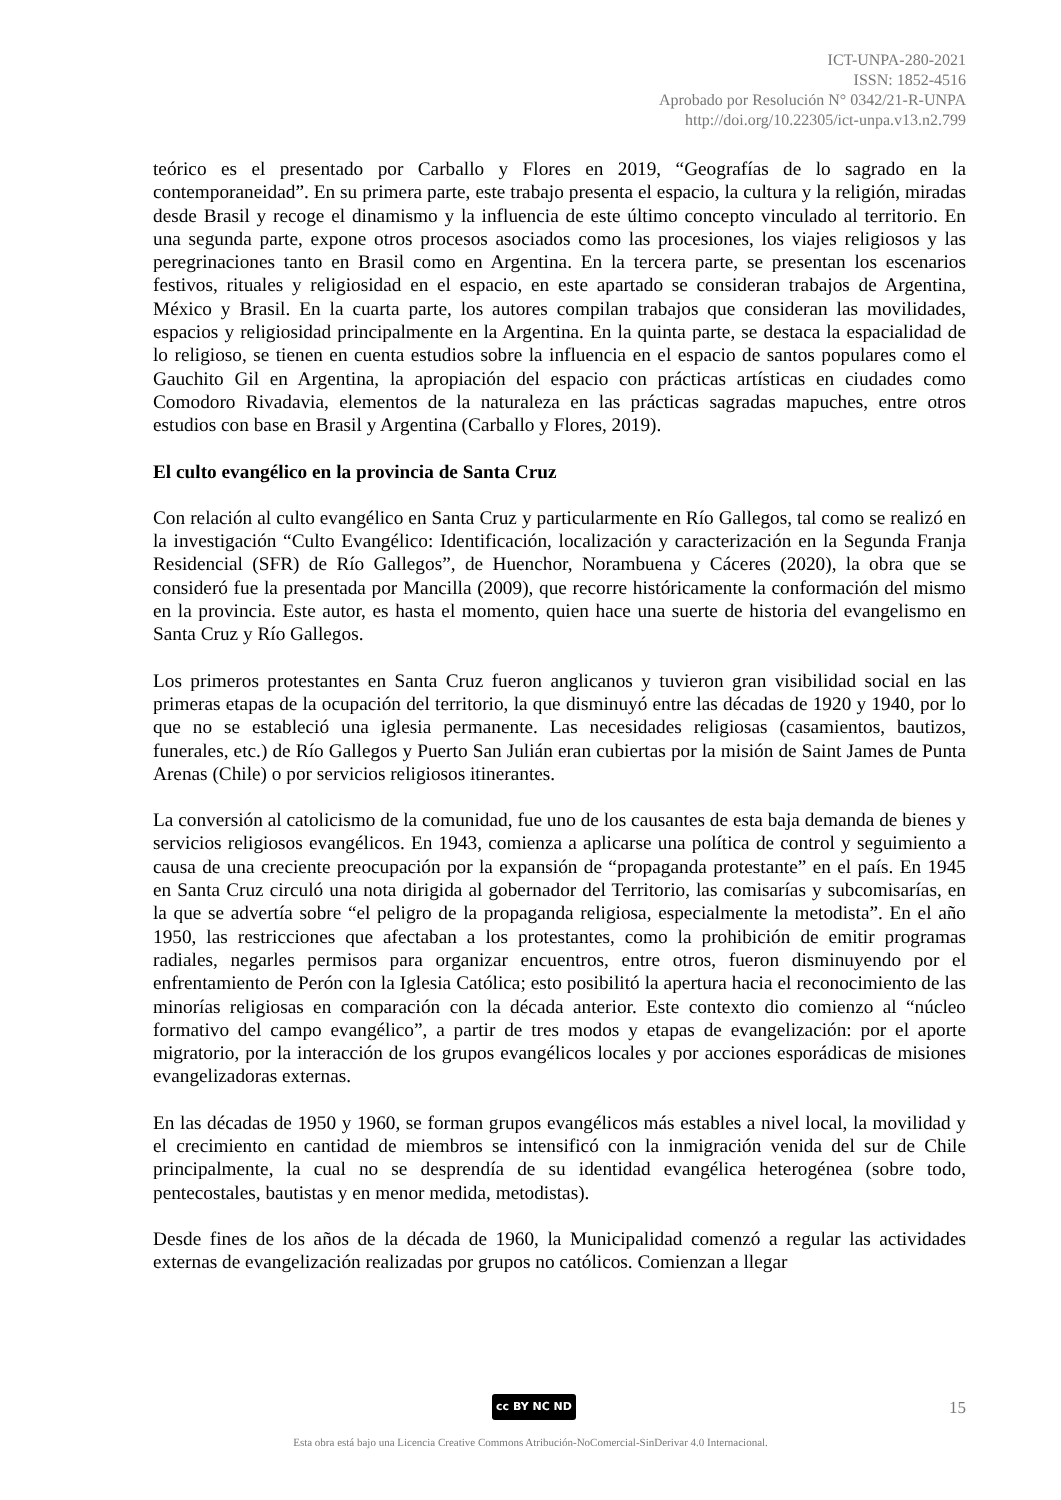ICT-UNPA-280-2021
ISSN: 1852-4516
Aprobado por Resolución N° 0342/21-R-UNPA
http://doi.org/10.22305/ict-unpa.v13.n2.799
teórico es el presentado por Carballo y Flores en 2019, “Geografías de lo sagrado en la contemporaneidad”. En su primera parte, este trabajo presenta el espacio, la cultura y la religión, miradas desde Brasil y recoge el dinamismo y la influencia de este último concepto vinculado al territorio. En una segunda parte, expone otros procesos asociados como las procesiones, los viajes religiosos y las peregrinaciones tanto en Brasil como en Argentina. En la tercera parte, se presentan los escenarios festivos, rituales y religiosidad en el espacio, en este apartado se consideran trabajos de Argentina, México y Brasil. En la cuarta parte, los autores compilan trabajos que consideran las movilidades, espacios y religiosidad principalmente en la Argentina. En la quinta parte, se destaca la espacialidad de lo religioso, se tienen en cuenta estudios sobre la influencia en el espacio de santos populares como el Gauchito Gil en Argentina, la apropiación del espacio con prácticas artísticas en ciudades como Comodoro Rivadavia, elementos de la naturaleza en las prácticas sagradas mapuches, entre otros estudios con base en Brasil y Argentina (Carballo y Flores, 2019).
El culto evangélico en la provincia de Santa Cruz
Con relación al culto evangélico en Santa Cruz y particularmente en Río Gallegos, tal como se realizó en la investigación “Culto Evangélico: Identificación, localización y caracterización en la Segunda Franja Residencial (SFR) de Río Gallegos”, de Huenchor, Norambuena y Cáceres (2020), la obra que se consideró fue la presentada por Mancilla (2009), que recorre históricamente la conformación del mismo en la provincia. Este autor, es hasta el momento, quien hace una suerte de historia del evangelismo en Santa Cruz y Río Gallegos.
Los primeros protestantes en Santa Cruz fueron anglicanos y tuvieron gran visibilidad social en las primeras etapas de la ocupación del territorio, la que disminuyó entre las décadas de 1920 y 1940, por lo que no se estableció una iglesia permanente. Las necesidades religiosas (casamientos, bautizos, funerales, etc.) de Río Gallegos y Puerto San Julián eran cubiertas por la misión de Saint James de Punta Arenas (Chile) o por servicios religiosos itinerantes.
La conversión al catolicismo de la comunidad, fue uno de los causantes de esta baja demanda de bienes y servicios religiosos evangélicos. En 1943, comienza a aplicarse una política de control y seguimiento a causa de una creciente preocupación por la expansión de “propaganda protestante” en el país. En 1945 en Santa Cruz circuló una nota dirigida al gobernador del Territorio, las comisarías y subcomisarías, en la que se advertía sobre “el peligro de la propaganda religiosa, especialmente la metodista”. En el año 1950, las restricciones que afectaban a los protestantes, como la prohibición de emitir programas radiales, negarles permisos para organizar encuentros, entre otros, fueron disminuyendo por el enfrentamiento de Perón con la Iglesia Católica; esto posibilitó la apertura hacia el reconocimiento de las minorías religiosas en comparación con la década anterior. Este contexto dio comienzo al “núcleo formativo del campo evangélico”, a partir de tres modos y etapas de evangelización: por el aporte migratorio, por la interacción de los grupos evangélicos locales y por acciones esporádicas de misiones evangelizadoras externas.
En las décadas de 1950 y 1960, se forman grupos evangélicos más estables a nivel local, la movilidad y el crecimiento en cantidad de miembros se intensificó con la inmigración venida del sur de Chile principalmente, la cual no se desprendía de su identidad evangélica heterogénea (sobre todo, pentecostales, bautistas y en menor medida, metodistas).
Desde fines de los años de la década de 1960, la Municipalidad comenzó a regular las actividades externas de evangelización realizadas por grupos no católicos. Comienzan a llegar
cc BY NC ND 15
Esta obra está bajo una Licencia Creative Commons Atribución-NoComercial-SinDerivar 4.0 Internacional.